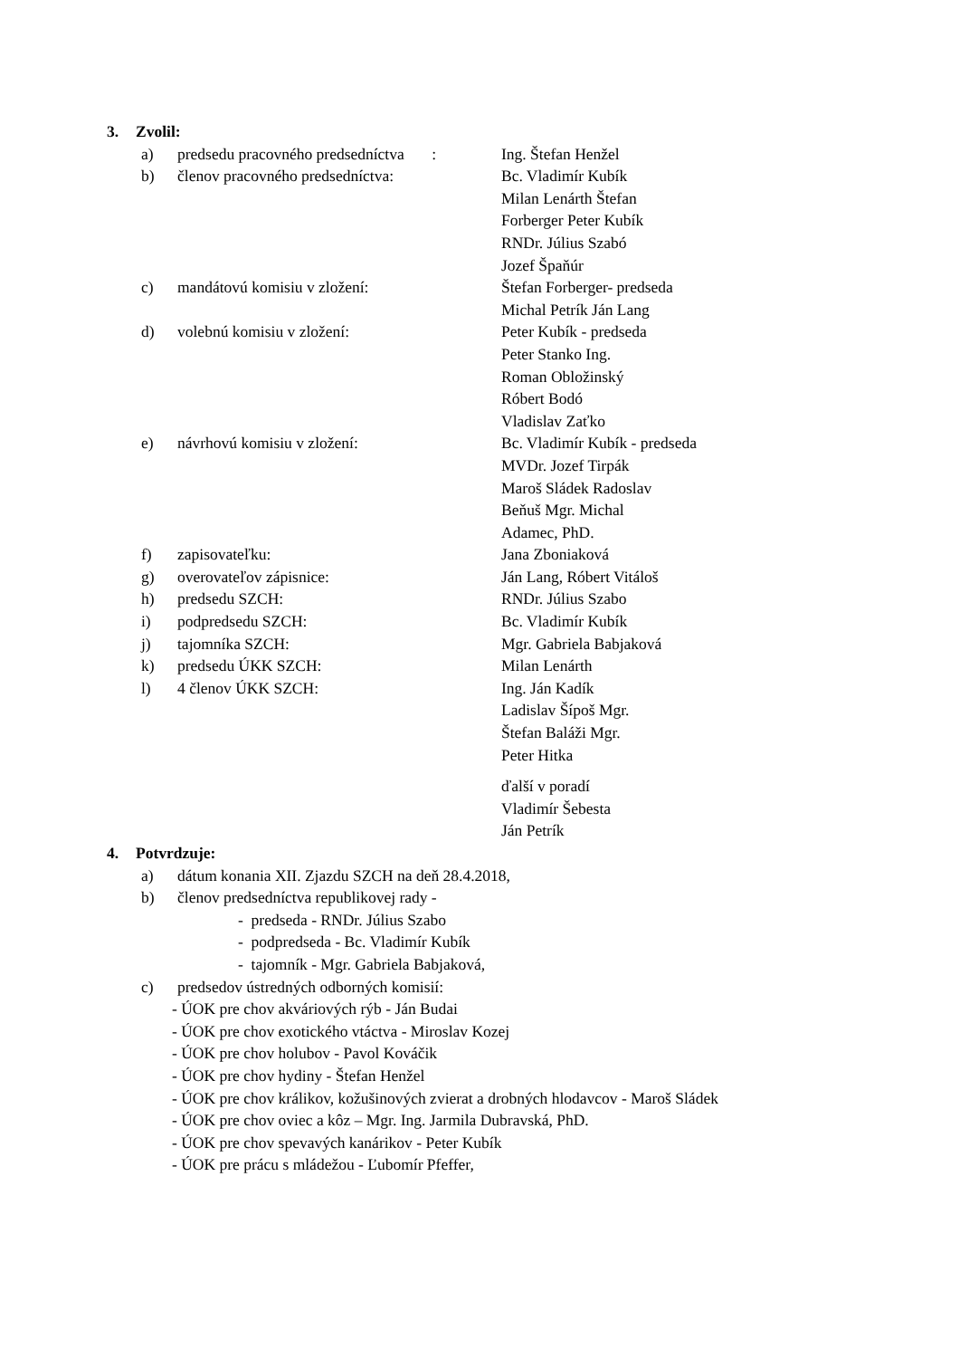3. Zvolil:
a) predsedu pracovného predsedníctva :
Ing. Štefan Henžel
b) členov pracovného predsedníctva: Bc. Vladimír Kubík
Milan Lenárth Štefan
Forberger Peter Kubík
RNDr. Július Szabó
Jozef Špaňúr
c) mandátovú komisiu v zložení: Štefan Forberger- predseda
Michal Petrík Ján Lang
d) volebnú komisiu v zložení: Peter Kubík - predseda
Peter Stanko Ing.
Roman Obložinský
Róbert Bodó
Vladislav Zaťko
e) návrhovú komisiu v zložení: Bc. Vladimír Kubík - predseda
MVDr. Jozef Tirpák
Maroš Sládek Radoslav
Beňuš Mgr. Michal
Adamec, PhD.
f) zapisovateľku: Jana Zboniaková
g) overovateľov zápisnice: Ján Lang, Róbert Vitáloš
h) predsedu SZCH: RNDr. Július Szabo
i) podpredsedu SZCH: Bc. Vladimír Kubík
j) tajomníka SZCH: Mgr. Gabriela Babjaková
k) predsedu ÚKK SZCH: Milan Lenárth
l) 4 členov ÚKK SZCH: Ing. Ján Kadík
Ladislav Šípoš Mgr.
Štefan Baláži Mgr.
Peter Hitka
ďalší v poradí
Vladimír Šebesta
Ján Petrík
4. Potvrdzuje:
a) dátum konania XII. Zjazdu SZCH na deň 28.4.2018,
b) členov predsedníctva republikovej rady -
- predseda - RNDr. Július Szabo
- podpredseda - Bc. Vladimír Kubík
- tajomník - Mgr. Gabriela Babjaková,
c) predsedov ústredných odborných komisií:
- ÚOK pre chov akváriových rýb - Ján Budai
- ÚOK pre chov exotického vtáctva - Miroslav Kozej
- ÚOK pre chov holubov - Pavol Kováčik
- ÚOK pre chov hydiny - Štefan Henžel
- ÚOK pre chov králikov, kožušinových zvierat a drobných hlodavcov - Maroš Sládek
- ÚOK pre chov oviec a kôz – Mgr. Ing. Jarmila Dubravská, PhD.
- ÚOK pre chov spevavých kanárikov - Peter Kubík
- ÚOK pre prácu s mládežou - Ľubomír Pfeffer,